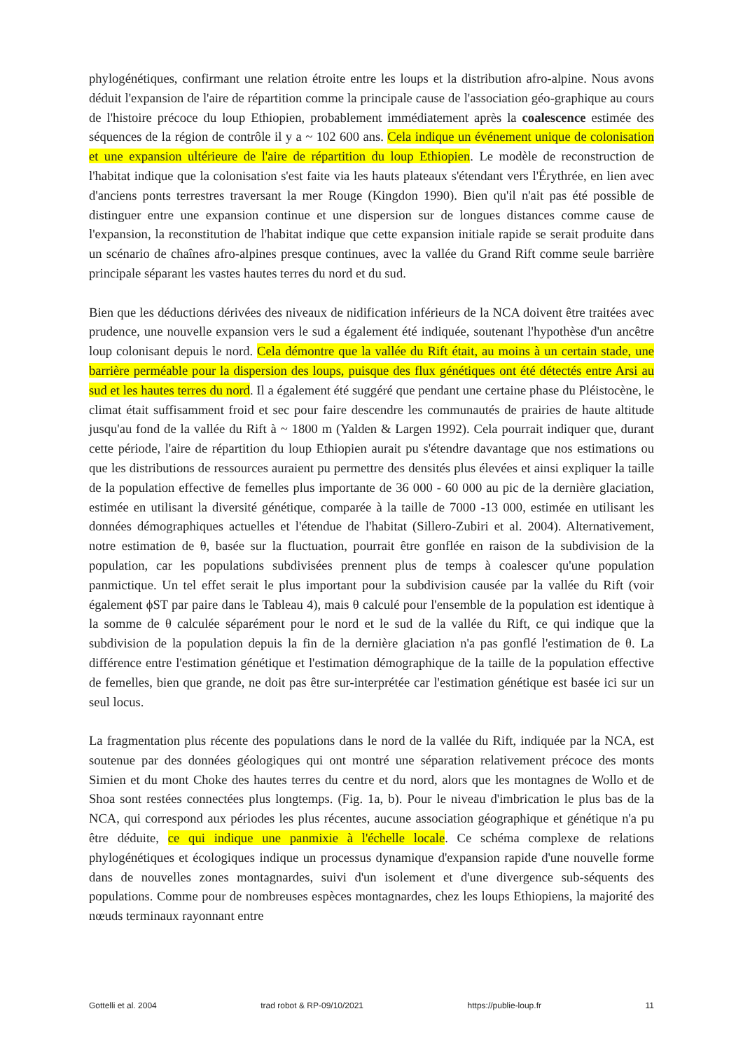phylogénétiques, confirmant une relation étroite entre les loups et la distribution afro-alpine. Nous avons déduit l'expansion de l'aire de répartition comme la principale cause de l'association géo-graphique au cours de l'histoire précoce du loup Ethiopien, probablement immédiatement après la coalescence estimée des séquences de la région de contrôle il y a ~ 102 600 ans. Cela indique un événement unique de colonisation et une expansion ultérieure de l'aire de répartition du loup Ethiopien. Le modèle de reconstruction de l'habitat indique que la colonisation s'est faite via les hauts plateaux s'étendant vers l'Érythrée, en lien avec d'anciens ponts terrestres traversant la mer Rouge (Kingdon 1990). Bien qu'il n'ait pas été possible de distinguer entre une expansion continue et une dispersion sur de longues distances comme cause de l'expansion, la reconstitution de l'habitat indique que cette expansion initiale rapide se serait produite dans un scénario de chaînes afro-alpines presque continues, avec la vallée du Grand Rift comme seule barrière principale séparant les vastes hautes terres du nord et du sud.
Bien que les déductions dérivées des niveaux de nidification inférieurs de la NCA doivent être traitées avec prudence, une nouvelle expansion vers le sud a également été indiquée, soutenant l'hypothèse d'un ancêtre loup colonisant depuis le nord. Cela démontre que la vallée du Rift était, au moins à un certain stade, une barrière perméable pour la dispersion des loups, puisque des flux génétiques ont été détectés entre Arsi au sud et les hautes terres du nord. Il a également été suggéré que pendant une certaine phase du Pléistocène, le climat était suffisamment froid et sec pour faire descendre les communautés de prairies de haute altitude jusqu'au fond de la vallée du Rift à ~ 1800 m (Yalden & Largen 1992). Cela pourrait indiquer que, durant cette période, l'aire de répartition du loup Ethiopien aurait pu s'étendre davantage que nos estimations ou que les distributions de ressources auraient pu permettre des densités plus élevées et ainsi expliquer la taille de la population effective de femelles plus importante de 36 000 - 60 000 au pic de la dernière glaciation, estimée en utilisant la diversité génétique, comparée à la taille de 7000 -13 000, estimée en utilisant les données démographiques actuelles et l'étendue de l'habitat (Sillero-Zubiri et al. 2004). Alternativement, notre estimation de θ, basée sur la fluctuation, pourrait être gonflée en raison de la subdivision de la population, car les populations subdivisées prennent plus de temps à coalescer qu'une population panmictique. Un tel effet serait le plus important pour la subdivision causée par la vallée du Rift (voir également ϕST par paire dans le Tableau 4), mais θ calculé pour l'ensemble de la population est identique à la somme de θ calculée séparément pour le nord et le sud de la vallée du Rift, ce qui indique que la subdivision de la population depuis la fin de la dernière glaciation n'a pas gonflé l'estimation de θ. La différence entre l'estimation génétique et l'estimation démographique de la taille de la population effective de femelles, bien que grande, ne doit pas être sur-interprétée car l'estimation génétique est basée ici sur un seul locus.
La fragmentation plus récente des populations dans le nord de la vallée du Rift, indiquée par la NCA, est soutenue par des données géologiques qui ont montré une séparation relativement précoce des monts Simien et du mont Choke des hautes terres du centre et du nord, alors que les montagnes de Wollo et de Shoa sont restées connectées plus longtemps. (Fig. 1a, b). Pour le niveau d'imbrication le plus bas de la NCA, qui correspond aux périodes les plus récentes, aucune association géographique et génétique n'a pu être déduite, ce qui indique une panmixie à l'échelle locale. Ce schéma complexe de relations phylogénétiques et écologiques indique un processus dynamique d'expansion rapide d'une nouvelle forme dans de nouvelles zones montagnardes, suivi d'un isolement et d'une divergence sub-séquents des populations. Comme pour de nombreuses espèces montagnardes, chez les loups Ethiopiens, la majorité des nœuds terminaux rayonnant entre
Gottelli et al. 2004 trad robot & RP-09/10/2021 https://publie-loup.fr 11